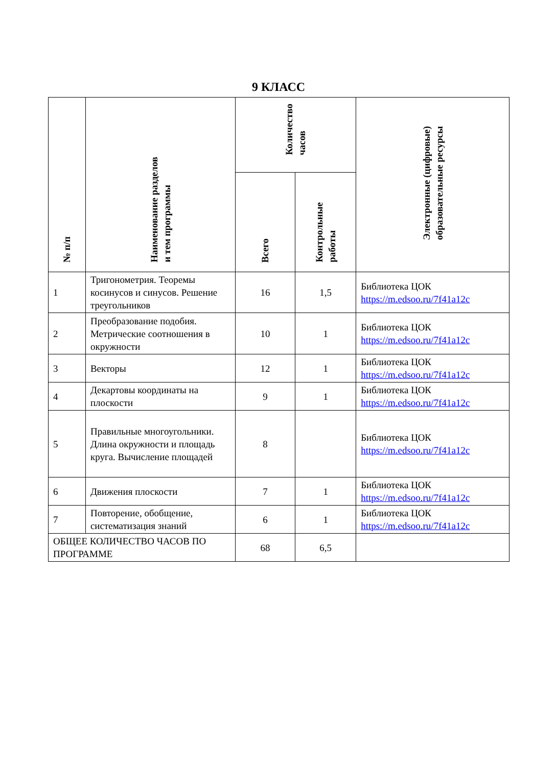9 КЛАСС
| № п/п | Наименование разделов и тем программы | Количество часов | | Электронные (цифровые) образовательные ресурсы |
| --- | --- | --- | --- | --- |
| | | Всего | Контрольные работы | |
| 1 | Тригонометрия. Теоремы косинусов и синусов. Решение треугольников | 16 | 1,5 | Библиотека ЦОК https://m.edsoo.ru/7f41a12c |
| 2 | Преобразование подобия. Метрические соотношения в окружности | 10 | 1 | Библиотека ЦОК https://m.edsoo.ru/7f41a12c |
| 3 | Векторы | 12 | 1 | Библиотека ЦОК https://m.edsoo.ru/7f41a12c |
| 4 | Декартовы координаты на плоскости | 9 | 1 | Библиотека ЦОК https://m.edsoo.ru/7f41a12c |
| 5 | Правильные многоугольники. Длина окружности и площадь круга. Вычисление площадей | 8 | | Библиотека ЦОК https://m.edsoo.ru/7f41a12c |
| 6 | Движения плоскости | 7 | 1 | Библиотека ЦОК https://m.edsoo.ru/7f41a12c |
| 7 | Повторение, обобщение, систематизация знаний | 6 | 1 | Библиотека ЦОК https://m.edsoo.ru/7f41a12c |
| ОБЩЕЕ КОЛИЧЕСТВО ЧАСОВ ПО ПРОГРАММЕ | | 68 | 6,5 | |